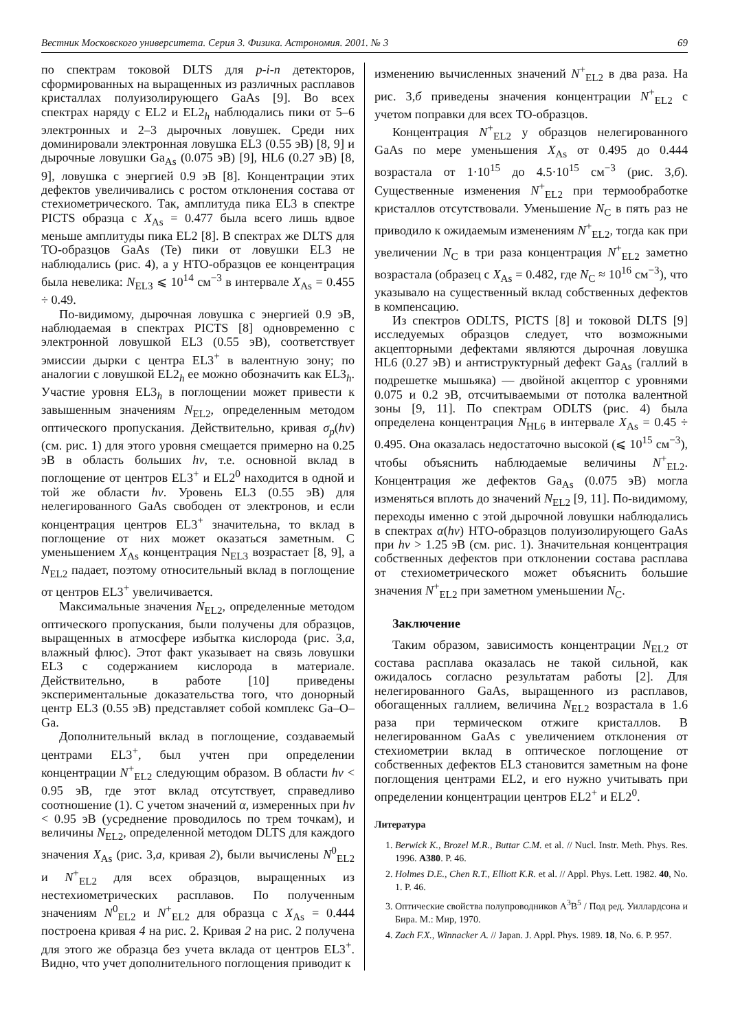Вестник Московского университета. Серия 3. Физика. Астрономия. 2001. № 3 69
по спектрам токовой DLTS для p-i-n детекторов, сформированных на выращенных из различных расплавов кристаллах полуизолирующего GaAs [9]. Во всех спектрах наряду с EL2 и EL2<sub>h</sub> наблюдались пики от 5–6 электронных и 2–3 дырочных ловушек. Среди них доминировали электронная ловушка EL3 (0.55 эВ) [8, 9] и дырочные ловушки Ga<sub>As</sub> (0.075 эВ) [9], HL6 (0.27 эВ) [8, 9], ловушка с энергией 0.9 эВ [8]. Концентрации этих дефектов увеличивались с ростом отклонения состава от стехиометрического. Так, амплитуда пика EL3 в спектре PICTS образца с X<sub>As</sub> = 0.477 была всего лишь вдвое меньше амплитуды пика EL2 [8]. В спектрах же DLTS для ТО-образцов GaAs (Te) пики от ловушки EL3 не наблюдались (рис. 4), а у НТО-образцов ее концентрация была невелика: N<sub>EL3</sub> ⩽ 10<sup>14</sup> см<sup>−3</sup> в интервале X<sub>As</sub> = 0.455 ÷ 0.49.
По-видимому, дырочная ловушка с энергией 0.9 эВ, наблюдаемая в спектрах PICTS [8] одновременно с электронной ловушкой EL3 (0.55 эВ), соответствует эмиссии дырки с центра EL3<sup>+</sup> в валентную зону; по аналогии с ловушкой EL2<sub>h</sub> ее можно обозначить как EL3<sub>h</sub>. Участие уровня EL3<sub>h</sub> в поглощении может привести к завышенным значениям N<sub>EL2</sub>, определенным методом оптического пропускания. Действительно, кривая σ<sub>p</sub>(hν) (см. рис. 1) для этого уровня смещается примерно на 0.25 эВ в область больших hν, т.е. основной вклад в поглощение от центров EL3<sup>+</sup> и EL2<sup>0</sup> находится в одной и той же области hν. Уровень EL3 (0.55 эВ) для нелегированного GaAs свободен от электронов, и если концентрация центров EL3<sup>+</sup> значительна, то вклад в поглощение от них может оказаться заметным. С уменьшением X<sub>As</sub> концентрация N<sub>EL3</sub> возрастает [8, 9], а N<sub>EL2</sub> падает, поэтому относительный вклад в поглощение от центров EL3<sup>+</sup> увеличивается.
Максимальные значения N<sub>EL2</sub>, определенные методом оптического пропускания, были получены для образцов, выращенных в атмосфере избытка кислорода (рис. 3,а, влажный флюс). Этот факт указывает на связь ловушки EL3 с содержанием кислорода в материале. Действительно, в работе [10] приведены экспериментальные доказательства того, что донорный центр EL3 (0.55 эВ) представляет собой комплекс Ga–O–Ga.
Дополнительный вклад в поглощение, создаваемый центрами EL3<sup>+</sup>, был учтен при определении концентрации N<sup>+</sup><sub>EL2</sub> следующим образом. В области hν < 0.95 эВ, где этот вклад отсутствует, справедливо соотношение (1). С учетом значений α, измеренных при hν < 0.95 эВ (усреднение проводилось по трем точкам), и величины N<sub>EL2</sub>, определенной методом DLTS для каждого значения X<sub>As</sub> (рис. 3,а, кривая 2), были вычислены N<sup>0</sup><sub>EL2</sub> и N<sup>+</sup><sub>EL2</sub> для всех образцов, выращенных из нестехиометрических расплавов. По полученным значениям N<sup>0</sup><sub>EL2</sub> и N<sup>+</sup><sub>EL2</sub> для образца с X<sub>As</sub> = 0.444 построена кривая 4 на рис. 2. Кривая 2 на рис. 2 получена для этого же образца без учета вклада от центров EL3<sup>+</sup>. Видно, что учет дополнительного поглощения приводит к
изменению вычисленных значений N<sup>+</sup><sub>EL2</sub> в два раза. На рис. 3,б приведены значения концентрации N<sup>+</sup><sub>EL2</sub> с учетом поправки для всех ТО-образцов.
Концентрация N<sup>+</sup><sub>EL2</sub> у образцов нелегированного GaAs по мере уменьшения X<sub>As</sub> от 0.495 до 0.444 возрастала от 1·10<sup>15</sup> до 4.5·10<sup>15</sup> см<sup>−3</sup> (рис. 3,б). Существенные изменения N<sup>+</sup><sub>EL2</sub> при термообработке кристаллов отсутствовали. Уменьшение N<sub>C</sub> в пять раз не приводило к ожидаемым изменениям N<sup>+</sup><sub>EL2</sub>, тогда как при увеличении N<sub>C</sub> в три раза концентрация N<sup>+</sup><sub>EL2</sub> заметно возрастала (образец с X<sub>As</sub> = 0.482, где N<sub>C</sub> ≈ 10<sup>16</sup> см<sup>−3</sup>), что указывало на существенный вклад собственных дефектов в компенсацию.
Из спектров ODLTS, PICTS [8] и токовой DLTS [9] исследуемых образцов следует, что возможными акцепторными дефектами являются дырочная ловушка HL6 (0.27 эВ) и антиструктурный дефект Ga<sub>As</sub> (галлий в подрешетке мышьяка) — двойной акцептор с уровнями 0.075 и 0.2 эВ, отсчитываемыми от потолка валентной зоны [9, 11]. По спектрам ODLTS (рис. 4) была определена концентрация N<sub>HL6</sub> в интервале X<sub>As</sub> = 0.45 ÷ 0.495. Она оказалась недостаточно высокой (⩽ 10<sup>15</sup> см<sup>−3</sup>), чтобы объяснить наблюдаемые величины N<sup>+</sup><sub>EL2</sub>. Концентрация же дефектов Ga<sub>As</sub> (0.075 эВ) могла изменяться вплоть до значений N<sub>EL2</sub> [9, 11]. По-видимому, переходы именно с этой дырочной ловушки наблюдались в спектрах α(hν) НТО-образцов полуизолирующего GaAs при hν > 1.25 эВ (см. рис. 1). Значительная концентрация собственных дефектов при отклонении состава расплава от стехиометрического может объяснить большие значения N<sup>+</sup><sub>EL2</sub> при заметном уменьшении N<sub>C</sub>.
Заключение
Таким образом, зависимость концентрации N<sub>EL2</sub> от состава расплава оказалась не такой сильной, как ожидалось согласно результатам работы [2]. Для нелегированного GaAs, выращенного из расплавов, обогащенных галлием, величина N<sub>EL2</sub> возрастала в 1.6 раза при термическом отжиге кристаллов. В нелегированном GaAs с увеличением отклонения от стехиометрии вклад в оптическое поглощение от собственных дефектов EL3 становится заметным на фоне поглощения центрами EL2, и его нужно учитывать при определении концентрации центров EL2<sup>+</sup> и EL2<sup>0</sup>.
Литература
1. Berwick K., Brozel M.R., Buttar C.M. et al. // Nucl. Instr. Meth. Phys. Res. 1996. A380. P. 46.
2. Holmes D.E., Chen R.T., Elliott K.R. et al. // Appl. Phys. Lett. 1982. 40, No. 1. P. 46.
3. Оптические свойства полупроводников A<sup>3</sup>B<sup>5</sup> / Под ред. Уиллардсона и Бира. М.: Мир, 1970.
4. Zach F.X., Winnacker A. // Japan. J. Appl. Phys. 1989. 18, No. 6. P. 957.